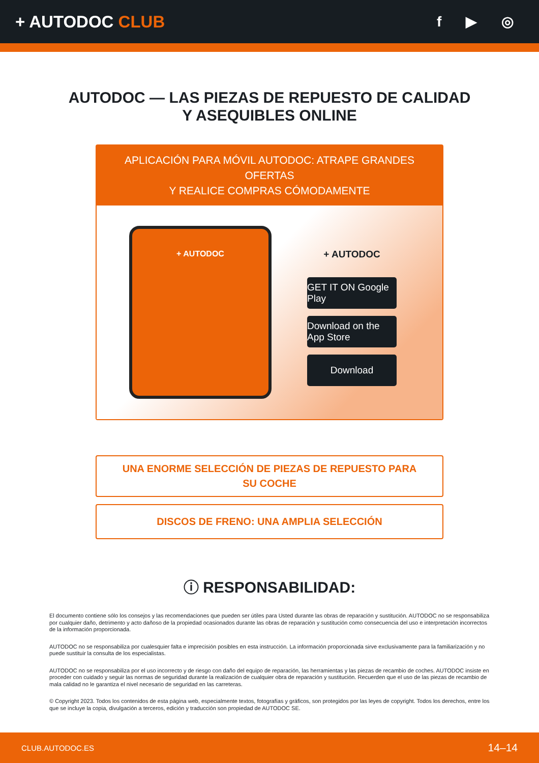+ AUTODOC CLUB
f ▶ ◎
AUTODOC — LAS PIEZAS DE REPUESTO DE CALIDAD
Y ASEQUIBLES ONLINE
APLICACIÓN PARA MÓVIL AUTODOC: ATRAPE GRANDES OFERTAS
Y REALICE COMPRAS CÓMODAMENTE
+ AUTODOC
+ AUTODOC
GET IT ON Google Play
Download on the App Store
Download
UNA ENORME SELECCIÓN DE PIEZAS DE REPUESTO PARA
SU COCHE
DISCOS DE FRENO: UNA AMPLIA SELECCIÓN
ⓘ RESPONSABILIDAD:
El documento contiene sólo los consejos y las recomendaciones que pueden ser útiles para Usted durante las obras de reparación y sustitución. AUTODOC no se responsabiliza por cualquier daño, detrimento y acto dañoso de la propiedad ocasionados durante las obras de reparación y sustitución como consecuencia del uso e interpretación incorrectos de la información proporcionada.
AUTODOC no se responsabiliza por cualesquier falta e imprecisión posibles en esta instrucción. La información proporcionada sirve exclusivamente para la familiarización y no puede sustituir la consulta de los especialistas.
AUTODOC no se responsabiliza por el uso incorrecto y de riesgo con daño del equipo de reparación, las herramientas y las piezas de recambio de coches. AUTODOC insiste en proceder con cuidado y seguir las normas de seguridad durante la realización de cualquier obra de reparación y sustitución. Recuerden que el uso de las piezas de recambio de mala calidad no le garantiza el nivel necesario de seguridad en las carreteras.
© Copyright 2023. Todos los contenidos de esta página web, especialmente textos, fotografías y gráficos, son protegidos por las leyes de copyright. Todos los derechos, entre los que se incluye la copia, divulgación a terceros, edición y traducción son propiedad de AUTODOC SE.
CLUB.AUTODOC.ES 14–14